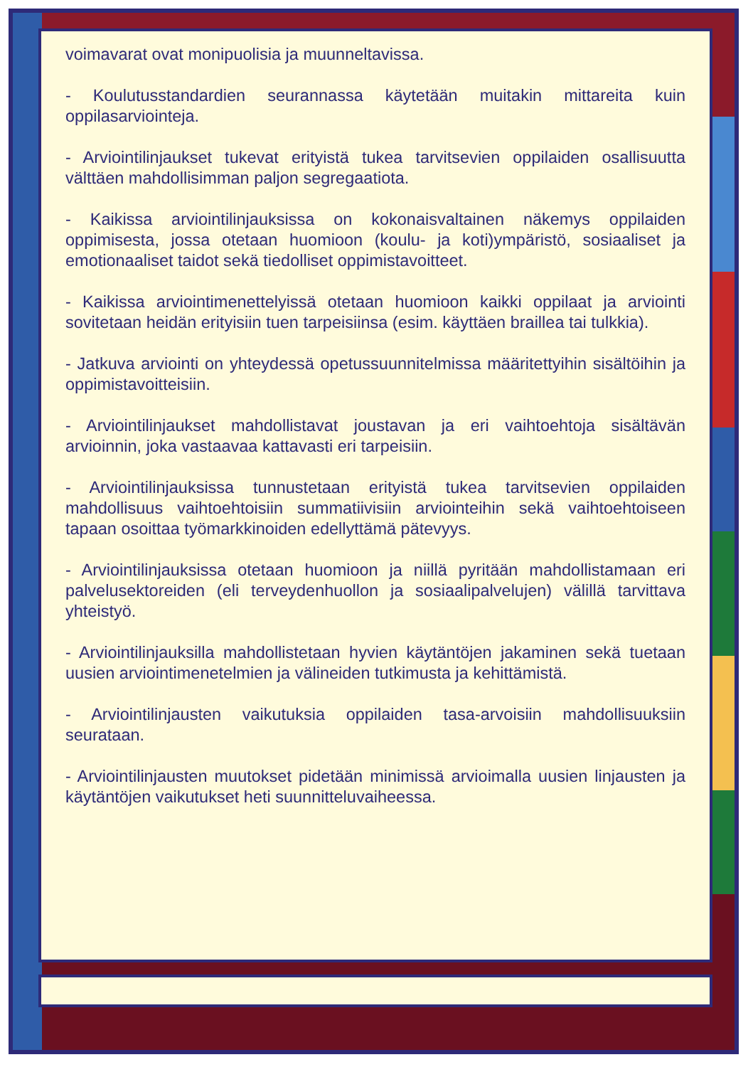voimavarat ovat monipuolisia ja muunneltavissa.
- Koulutusstandardien seurannassa käytetään muitakin mittareita kuin oppilasarviointeja.
- Arviointilinjaukset tukevat erityistä tukea tarvitsevien oppilaiden osallisuutta välttäen mahdollisimman paljon segregaatiota.
- Kaikissa arviointilinjauksissa on kokonaisvaltainen näkemys oppilaiden oppimisesta, jossa otetaan huomioon (koulu- ja koti)ympäristö, sosiaaliset ja emotionaaliset taidot sekä tiedolliset oppimistavoitteet.
- Kaikissa arviointimenettelyissä otetaan huomioon kaikki oppilaat ja arviointi sovitetaan heidän erityisiin tuen tarpeisiinsa (esim. käyttäen braillea tai tulkkia).
- Jatkuva arviointi on yhteydessä opetussuunnitelmissa määritettyihin sisältöihin ja oppimistavoitteisiin.
- Arviointilinjaukset mahdollistavat joustavan ja eri vaihtoehtoja sisältävän arvioinnin, joka vastaavaa kattavasti eri tarpeisiin.
- Arviointilinjauksissa tunnustetaan erityistä tukea tarvitsevien oppilaiden mahdollisuus vaihtoehtoisiin summatiivisiin arviointeihin sekä vaihtoehtoiseen tapaan osoittaa työmarkkinoiden edellyttämä pätevyys.
- Arviointilinjauksissa otetaan huomioon ja niillä pyritään mahdollistamaan eri palvelusektoreiden (eli terveydenhuollon ja sosiaalipalvelujen) välillä tarvittava yhteistyö.
- Arviointilinjauksilla mahdollistetaan hyvien käytäntöjen jakaminen sekä tuetaan uusien arviointimenetelmien ja välineiden tutkimusta ja kehittämistä.
- Arviointilinjausten vaikutuksia oppilaiden tasa-arvoisiin mahdollisuuksiin seurataan.
- Arviointilinjausten muutokset pidetään minimissä arvioimalla uusien linjausten ja käytäntöjen vaikutukset heti suunnitteluvaiheessa.